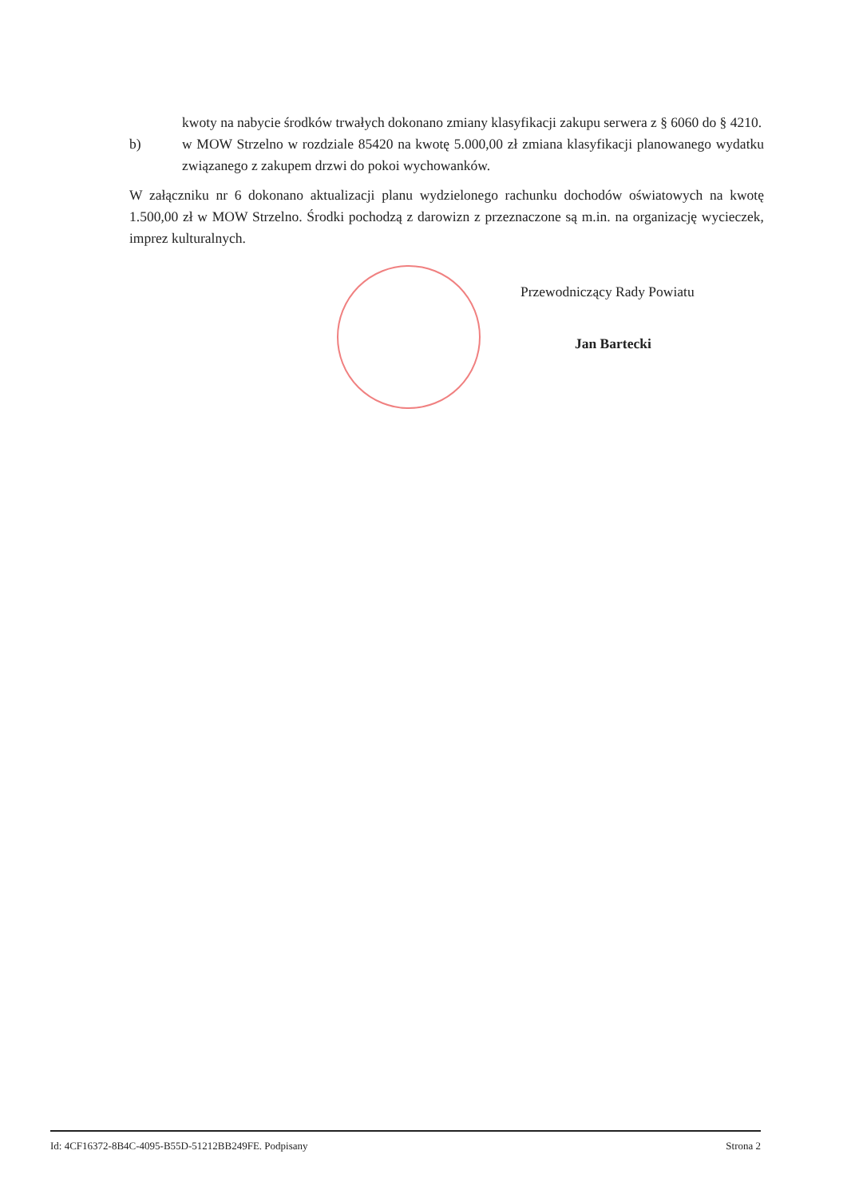kwoty na nabycie środków trwałych dokonano zmiany klasyfikacji zakupu serwera z § 6060 do § 4210.
b) w MOW Strzelno w rozdziale 85420 na kwotę 5.000,00 zł zmiana klasyfikacji planowanego wydatku związanego z zakupem drzwi do pokoi wychowanków.
W załączniku nr 6 dokonano aktualizacji planu wydzielonego rachunku dochodów oświatowych na kwotę 1.500,00 zł w MOW Strzelno. Środki pochodzą z darowizn z przeznaczone są m.in. na organizację wycieczek, imprez kulturalnych.
Przewodniczący Rady Powiatu
Jan Bartecki
Id: 4CF16372-8B4C-4095-B55D-51212BB249FE. Podpisany Strona 2